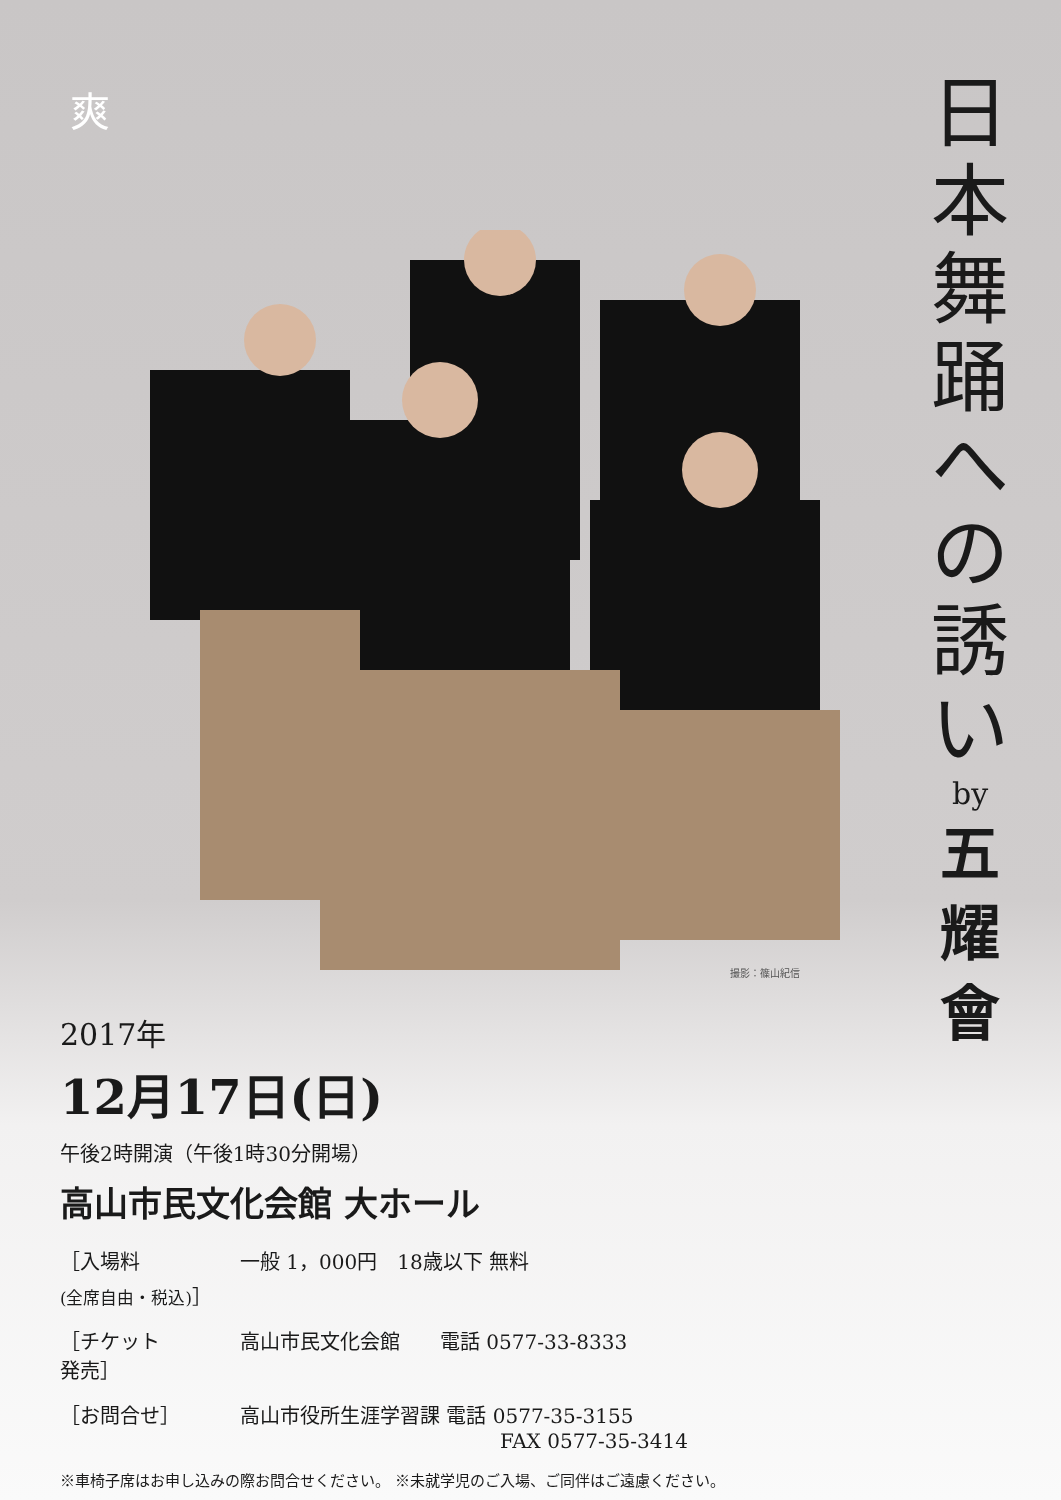爽
撮影：篠山紀信
日
本
舞
踊
へ
の
誘
い
by
五
耀
會
2017年
12月17日(日)
午後2時開演（午後1時30分開場）
高山市民文化会館 大ホール
［入場料
(全席自由・税込)］
一般 1，000円　18歳以下 無料
［チケット
発売］
高山市民文化会館　　電話 0577-33-8333
［お問合せ］ 高山市役所生涯学習課 電話 0577-35-3155
FAX 0577-35-3414
※車椅子席はお申し込みの際お問合せください。 ※未就学児のご入場、ご同伴はご遠慮ください。